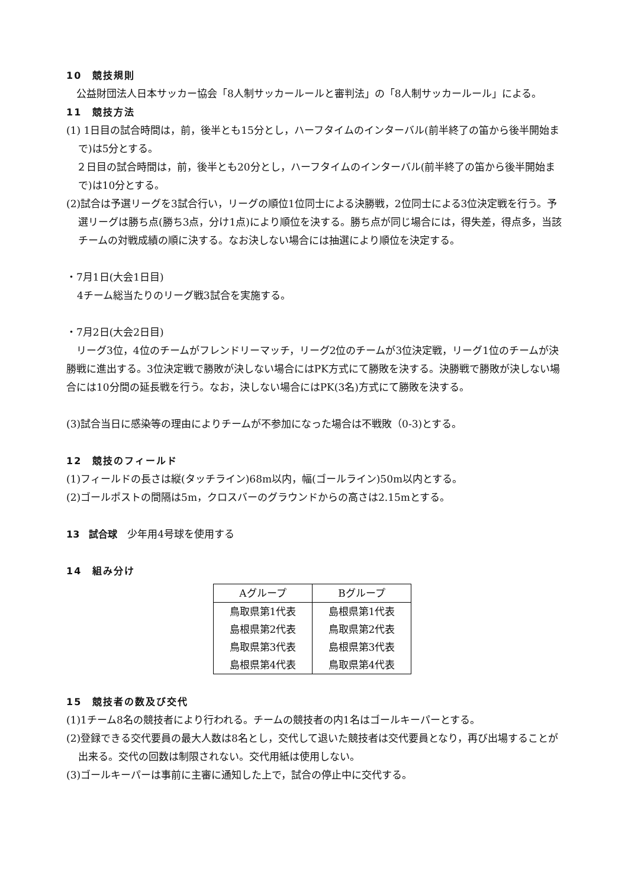10　競技規則
　公益財団法人日本サッカー協会「8人制サッカールールと審判法」の「8人制サッカールール」による。
11　競技方法
(1) 1日目の試合時間は，前，後半とも15分とし，ハーフタイムのインターバル(前半終了の笛から後半開始まで)は5分とする。
　２日目の試合時間は，前，後半とも20分とし，ハーフタイムのインターバル(前半終了の笛から後半開始まで)は10分とする。
(2)試合は予選リーグを3試合行い，リーグの順位1位同士による決勝戦，2位同士による3位決定戦を行う。予選リーグは勝ち点(勝ち3点，分け1点)により順位を決する。勝ち点が同じ場合には，得失差，得点多，当該チームの対戦成績の順に決する。なお決しない場合には抽選により順位を決定する。
・7月1日(大会1日目)
4チーム総当たりのリーグ戦3試合を実施する。
・7月2日(大会2日目)
　リーグ3位，4位のチームがフレンドリーマッチ，リーグ2位のチームが3位決定戦，リーグ1位のチームが決勝戦に進出する。3位決定戦で勝敗が決しない場合にはPK方式にて勝敗を決する。決勝戦で勝敗が決しない場合には10分間の延長戦を行う。なお，決しない場合にはPK(3名)方式にて勝敗を決する。
(3)試合当日に感染等の理由によりチームが不参加になった場合は不戦敗（0-3)とする。
12　競技のフィールド
(1)フィールドの長さは縦(タッチライン)68m以内，幅(ゴールライン)50m以内とする。
(2)ゴールポストの間隔は5m，クロスバーのグラウンドからの高さは2.15mとする。
13　試合球　少年用4号球を使用する
14　組み分け
| Aグループ | Bグループ |
| --- | --- |
| 鳥取県第1代表 | 島根県第1代表 |
| 島根県第2代表 | 鳥取県第2代表 |
| 鳥取県第3代表 | 島根県第3代表 |
| 島根県第4代表 | 鳥取県第4代表 |
15　競技者の数及び交代
(1)1チーム8名の競技者により行われる。チームの競技者の内1名はゴールキーパーとする。
(2)登録できる交代要員の最大人数は8名とし，交代して退いた競技者は交代要員となり，再び出場することが出来る。交代の回数は制限されない。交代用紙は使用しない。
(3)ゴールキーパーは事前に主審に通知した上で，試合の停止中に交代する。